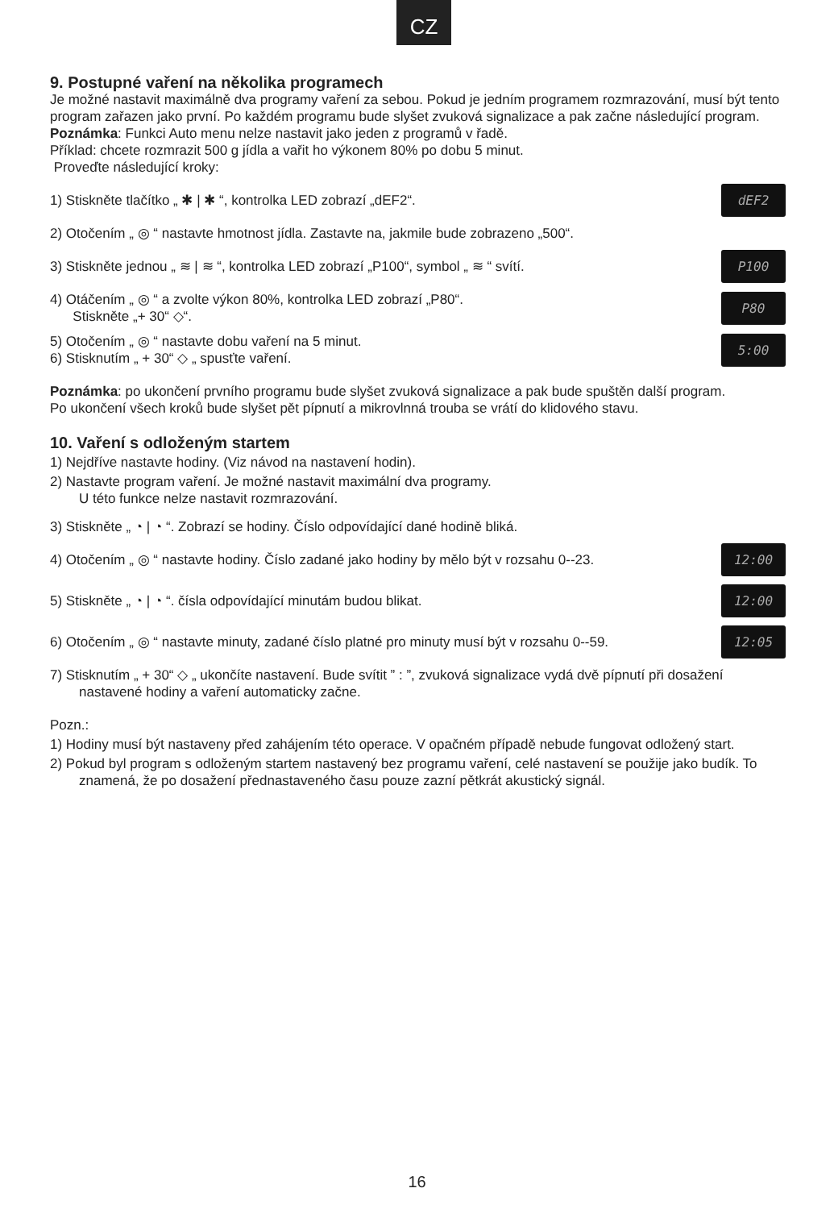CZ
9. Postupné vaření na několika programech
Je možné nastavit maximálně dva programy vaření za sebou. Pokud je jedním programem rozmrazování, musí být tento program zařazen jako první. Po každém programu bude slyšet zvuková signalizace a pak začne následující program.
Poznámka: Funkci Auto menu nelze nastavit jako jeden z programů v řadě.
Příklad: chcete rozmrazit 500 g jídla a vařit ho výkonem 80% po dobu 5 minut.
Proveďte následující kroky:
1) Stiskněte tlačítko „ ✱ | ✱ “, kontrolka LED zobrazí „dEF2“. dEF2
2) Otočením „ ◎ “ nastavte hmotnost jídla. Zastavte na, jakmile bude zobrazeno „500“.
3) Stiskněte jednou „ ≋ | ≋ “, kontrolka LED zobrazí „P100“, symbol „ ≋ “ svítí. P100
4) Otáčením „ ◎ “ a zvolte výkon 80%, kontrolka LED zobrazí „P80“.
Stiskněte „+ 30“ ◇“. P80
5) Otočením „ ◎ “ nastavte dobu vaření na 5 minut.
6) Stisknutím „ + 30“ ◇ „ spusťte vaření. 5:00
Poznámka: po ukončení prvního programu bude slyšet zvuková signalizace a pak bude spuštěn další program.
Po ukončení všech kroků bude slyšet pět pípnutí a mikrovlnná trouba se vrátí do klidového stavu.
10. Vaření s odloženým startem
1) Nejdříve nastavte hodiny. (Viz návod na nastavení hodin).
2) Nastavte program vaření. Je možné nastavit maximální dva programy.
U této funkce nelze nastavit rozmrazování.
3) Stiskněte „ ◔ | ◔ “. Zobrazí se hodiny. Číslo odpovídající dané hodině bliká.
4) Otočením „ ◎ “ nastavte hodiny. Číslo zadané jako hodiny by mělo být v rozsahu 0--23. 12:00
5) Stiskněte „ ◔ | ◔ “. čísla odpovídající minutám budou blikat. 12:00
6) Otočením „ ◎ “ nastavte minuty, zadané číslo platné pro minuty musí být v rozsahu 0--59. 12:05
7) Stisknutím „ + 30“ ◇ „ ukončíte nastavení. Bude svítit ” : ”, zvuková signalizace vydá dvě pípnutí při dosažení nastavené hodiny a vaření automaticky začne.
Pozn.:
1) Hodiny musí být nastaveny před zahájením této operace. V opačném případě nebude fungovat odložený start.
2) Pokud byl program s odloženým startem nastavený bez programu vaření, celé nastavení se použije jako budík. To znamená, že po dosažení přednastaveného času pouze zazní pětkrát akustický signál.
16